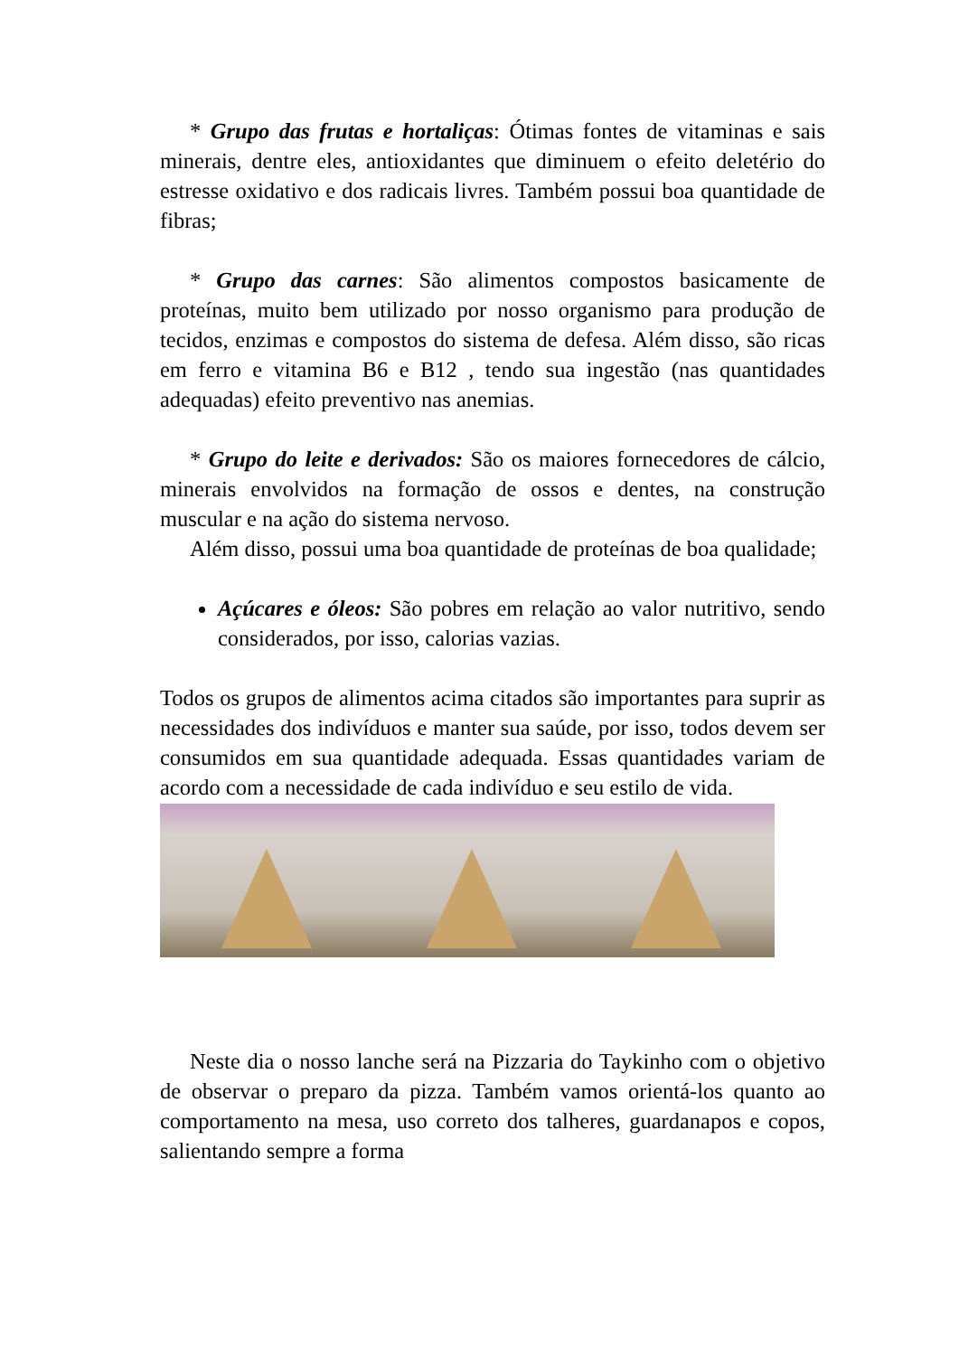* Grupo das frutas e hortaliças: Ótimas fontes de vitaminas e sais minerais, dentre eles, antioxidantes que diminuem o efeito deletério do estresse oxidativo e dos radicais livres. Também possui boa quantidade de fibras;
* Grupo das carnes: São alimentos compostos basicamente de proteínas, muito bem utilizado por nosso organismo para produção de tecidos, enzimas e compostos do sistema de defesa. Além disso, são ricas em ferro e vitamina B6 e B12 , tendo sua ingestão (nas quantidades adequadas) efeito preventivo nas anemias.
* Grupo do leite e derivados: São os maiores fornecedores de cálcio, minerais envolvidos na formação de ossos e dentes, na construção muscular e na ação do sistema nervoso.
Além disso, possui uma boa quantidade de proteínas de boa qualidade;
Açúcares e óleos: São pobres em relação ao valor nutritivo, sendo considerados, por isso, calorias vazias.
Todos os grupos de alimentos acima citados são importantes para suprir as necessidades dos indivíduos e manter sua saúde, por isso, todos devem ser consumidos em sua quantidade adequada. Essas quantidades variam de acordo com a necessidade de cada indivíduo e seu estilo de vida.
Neste dia o nosso lanche será na Pizzaria do Taykinho com o objetivo de observar o preparo da pizza. Também vamos orientá-los quanto ao comportamento na mesa, uso correto dos talheres, guardanapos e copos, salientando sempre a forma